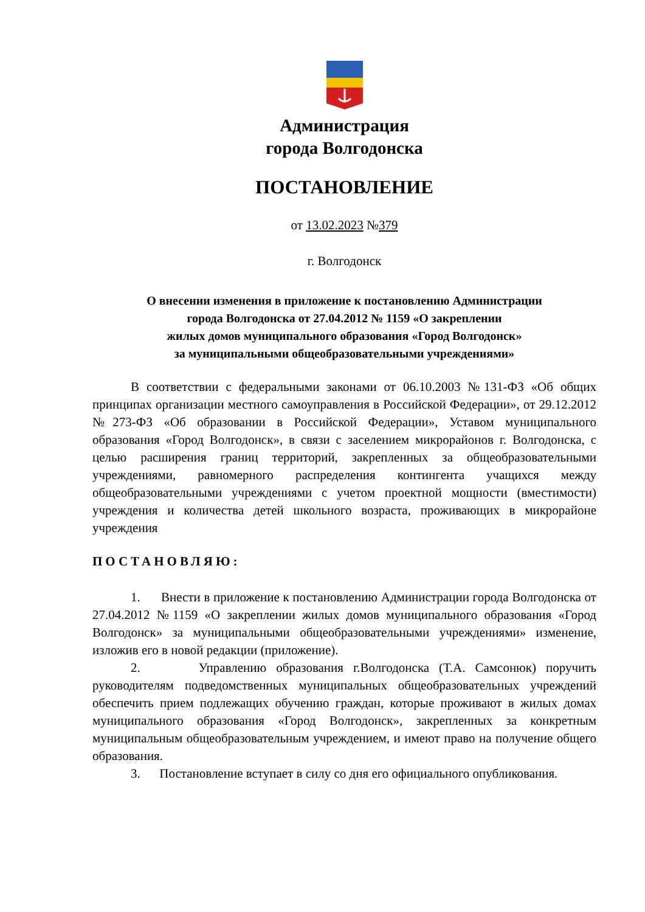Администрация
города Волгодонска
ПОСТАНОВЛЕНИЕ
от 13.02.2023 №379
г. Волгодонск
О внесении изменения в приложение к постановлению Администрации
города Волгодонска от 27.04.2012 № 1159 «О закреплении
жилых домов муниципального образования «Город Волгодонск»
за муниципальными общеобразовательными учреждениями»
В соответствии с федеральными законами от 06.10.2003 №131-ФЗ «Об общих принципах организации местного самоуправления в Российской Федерации», от 29.12.2012 №273-ФЗ «Об образовании в Российской Федерации», Уставом муниципального образования «Город Волгодонск», в связи с заселением микрорайонов г. Волгодонска, с целью расширения границ территорий, закрепленных за общеобразовательными учреждениями, равномерного распределения контингента учащихся между общеобразовательными учреждениями с учетом проектной мощности (вместимости) учреждения и количества детей школьного возраста, проживающих в микрорайоне учреждения
ПОСТАНОВЛЯЮ:
1. Внести в приложение к постановлению Администрации города Волгодонска от 27.04.2012 №1159 «О закреплении жилых домов муниципального образования «Город Волгодонск» за муниципальными общеобразовательными учреждениями» изменение, изложив его в новой редакции (приложение).
2. Управлению образования г.Волгодонска (Т.А. Самсонюк) поручить руководителям подведомственных муниципальных общеобразовательных учреждений обеспечить прием подлежащих обучению граждан, которые проживают в жилых домах муниципального образования «Город Волгодонск», закрепленных за конкретным муниципальным общеобразовательным учреждением, и имеют право на получение общего образования.
3. Постановление вступает в силу со дня его официального опубликования.